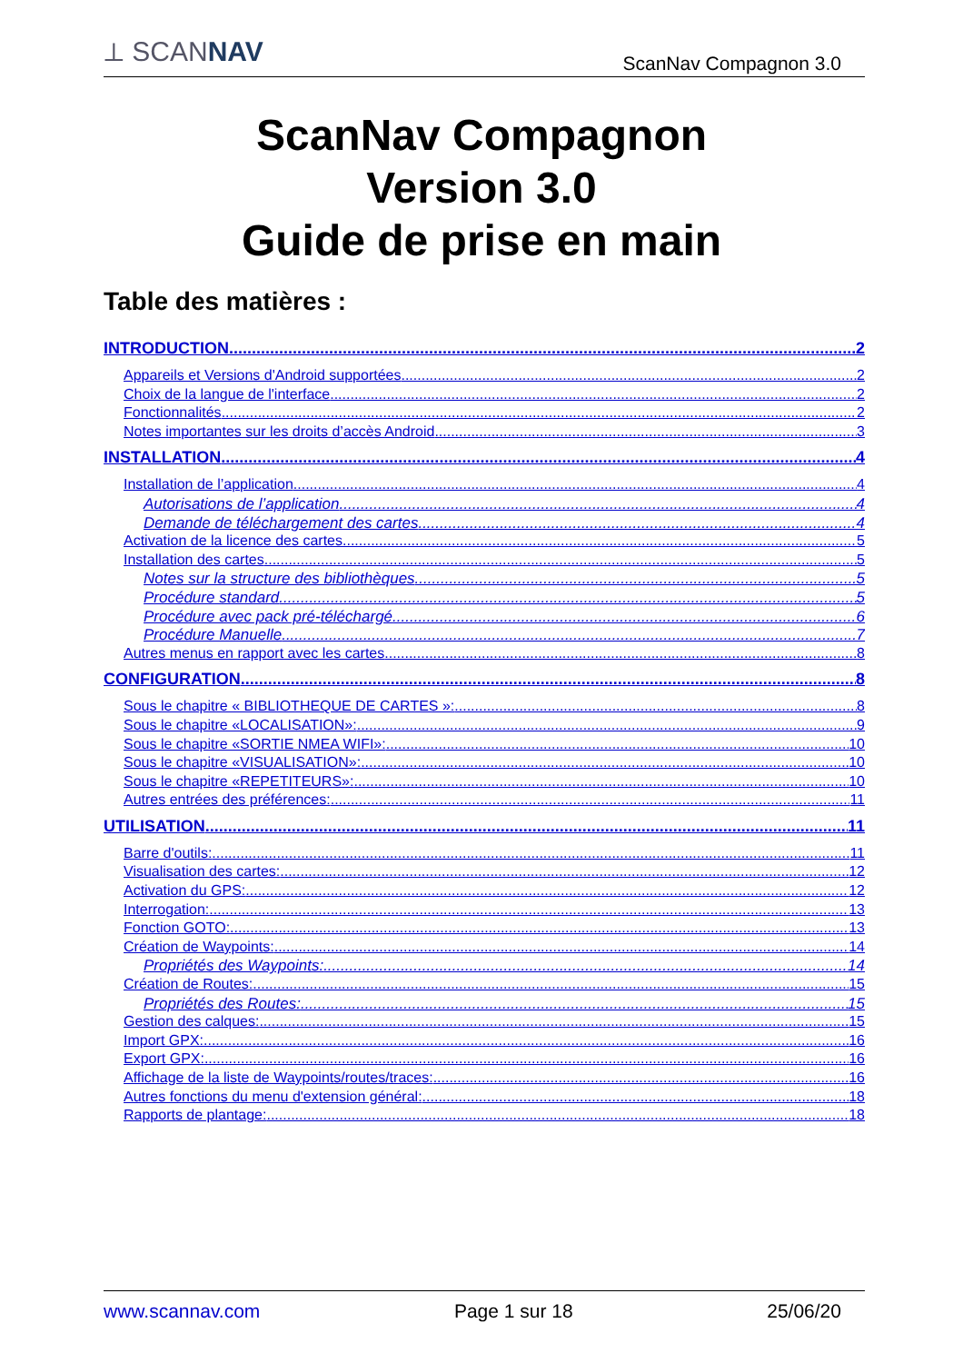⟂ SCANNAV ScanNav Compagnon 3.0
ScanNav Compagnon
Version 3.0
Guide de prise en main
Table des matières :
INTRODUCTION 2
Appareils et Versions d'Android supportées 2
Choix de la langue de l'interface 2
Fonctionnalités 2
Notes importantes sur les droits d’accès Android 3
INSTALLATION 4
Installation de l’application 4
Autorisations de l’application 4
Demande de téléchargement des cartes 4
Activation de la licence des cartes 5
Installation des cartes 5
Notes sur la structure des bibliothèques 5
Procédure standard 5
Procédure avec pack pré-téléchargé 6
Procédure Manuelle 7
Autres menus en rapport avec les cartes 8
CONFIGURATION 8
Sous le chapitre « BIBLIOTHEQUE DE CARTES »: 8
Sous le chapitre «LOCALISATION»: 9
Sous le chapitre «SORTIE NMEA WIFI»: 10
Sous le chapitre «VISUALISATION»: 10
Sous le chapitre «REPETITEURS»: 10
Autres entrées des préférences: 11
UTILISATION 11
Barre d'outils: 11
Visualisation des cartes: 12
Activation du GPS: 12
Interrogation: 13
Fonction GOTO: 13
Création de Waypoints: 14
Propriétés des Waypoints: 14
Création de Routes: 15
Propriétés des Routes: 15
Gestion des calques: 15
Import GPX: 16
Export GPX: 16
Affichage de la liste de Waypoints/routes/traces: 16
Autres fonctions du menu d'extension général: 18
Rapports de plantage: 18
www.scannav.com Page 1 sur 18 25/06/20